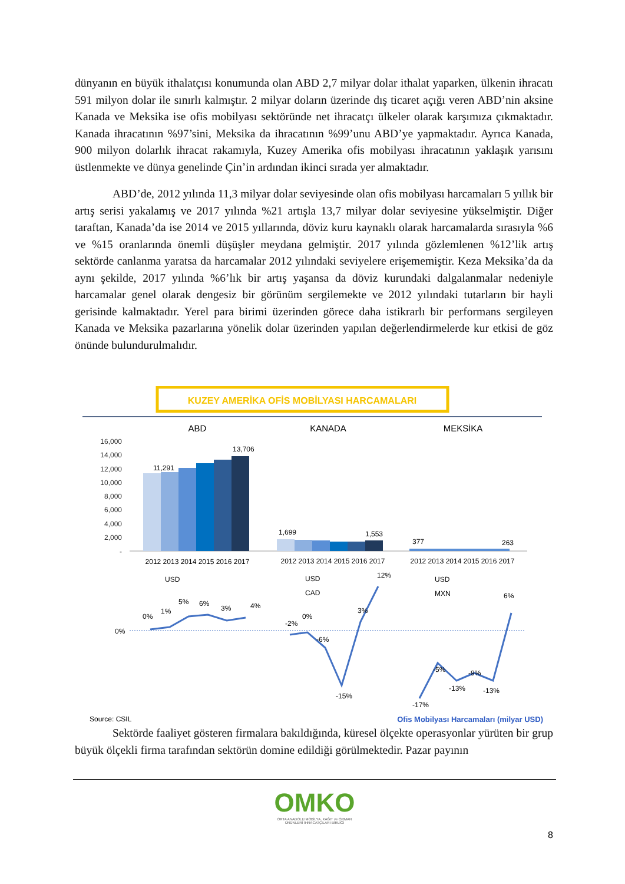dünyanın en büyük ithalatçısı konumunda olan ABD 2,7 milyar dolar ithalat yaparken, ülkenin ihracatı 591 milyon dolar ile sınırlı kalmıştır. 2 milyar doların üzerinde dış ticaret açığı veren ABD’nin aksine Kanada ve Meksika ise ofis mobilyası sektöründe net ihracatçı ülkeler olarak karşımıza çıkmaktadır. Kanada ihracatının %97’sini, Meksika da ihracatının %99’unu ABD’ye yapmaktadır. Ayrıca Kanada, 900 milyon dolarlık ihracat rakamıyla, Kuzey Amerika ofis mobilyası ihracatının yaklaşık yarısını üstlenmekte ve dünya genelinde Çin’in ardından ikinci sırada yer almaktadır.
ABD’de, 2012 yılında 11,3 milyar dolar seviyesinde olan ofis mobilyası harcamaları 5 yıllık bir artış serisi yakalamış ve 2017 yılında %21 artışla 13,7 milyar dolar seviyesine yükselmiştir. Diğer taraftan, Kanada’da ise 2014 ve 2015 yıllarında, döviz kuru kaynaklı olarak harcamalarda sırasıyla %6 ve %15 oranlarında önemli düşüşler meydana gelmiştir. 2017 yılında gözlemlenen %12’lik artış sektörde canlanma yaratsa da harcamalar 2012 yılındaki seviyelere erişememiştir. Keza Meksika’da da aynı şekilde, 2017 yılında %6’lık bir artış yaşansa da döviz kurundaki dalgalanmalar nedeniyle harcamalar genel olarak dengesiz bir görünüm sergilemekte ve 2012 yılındaki tutarların bir hayli gerisinde kalmaktadır. Yerel para birimi üzerinden görece daha istikrarlı bir performans sergileyen Kanada ve Meksika pazarlarına yönelik dolar üzerinden yapılan değerlendirmelerde kur etkisi de göz önünde bulundurulmalıdır.
KUZEY AMERİKA OFİS MOBİLYASI HARCAMALARI
ABD
KANADA
MEKSİKA
16,000
14,000
12,000
10,000
8,000
6,000
4,000
2,000
-
11,291
13,706
1,699
1,553
377
263
2012 2013 2014 2015 2016 2017
2012 2013 2014 2015 2016 2017
2012 2013 2014 2015 2016 2017
USD
USD
CAD
USD
MXN
0%
0%
1%
5%
6%
3%
4%
-2%
0%
-6%
-15%
3%
12%
-5%
-13%
-9%
-13%
-17%
6%
Source: CSIL Ofis Mobilyası Harcamaları (milyar USD)
Sektörde faaliyet gösteren firmalara bakıldığında, küresel ölçekte operasyonlar yürüten bir grup büyük ölçekli firma tarafından sektörün domine edildiği görülmektedir. Pazar payının
OMKO
ORTA ANADOLU MOBİLYA, KAĞIT ve ORMAN
ÜRÜNLERİ İHRACATÇILARI BİRLİĞİ
8